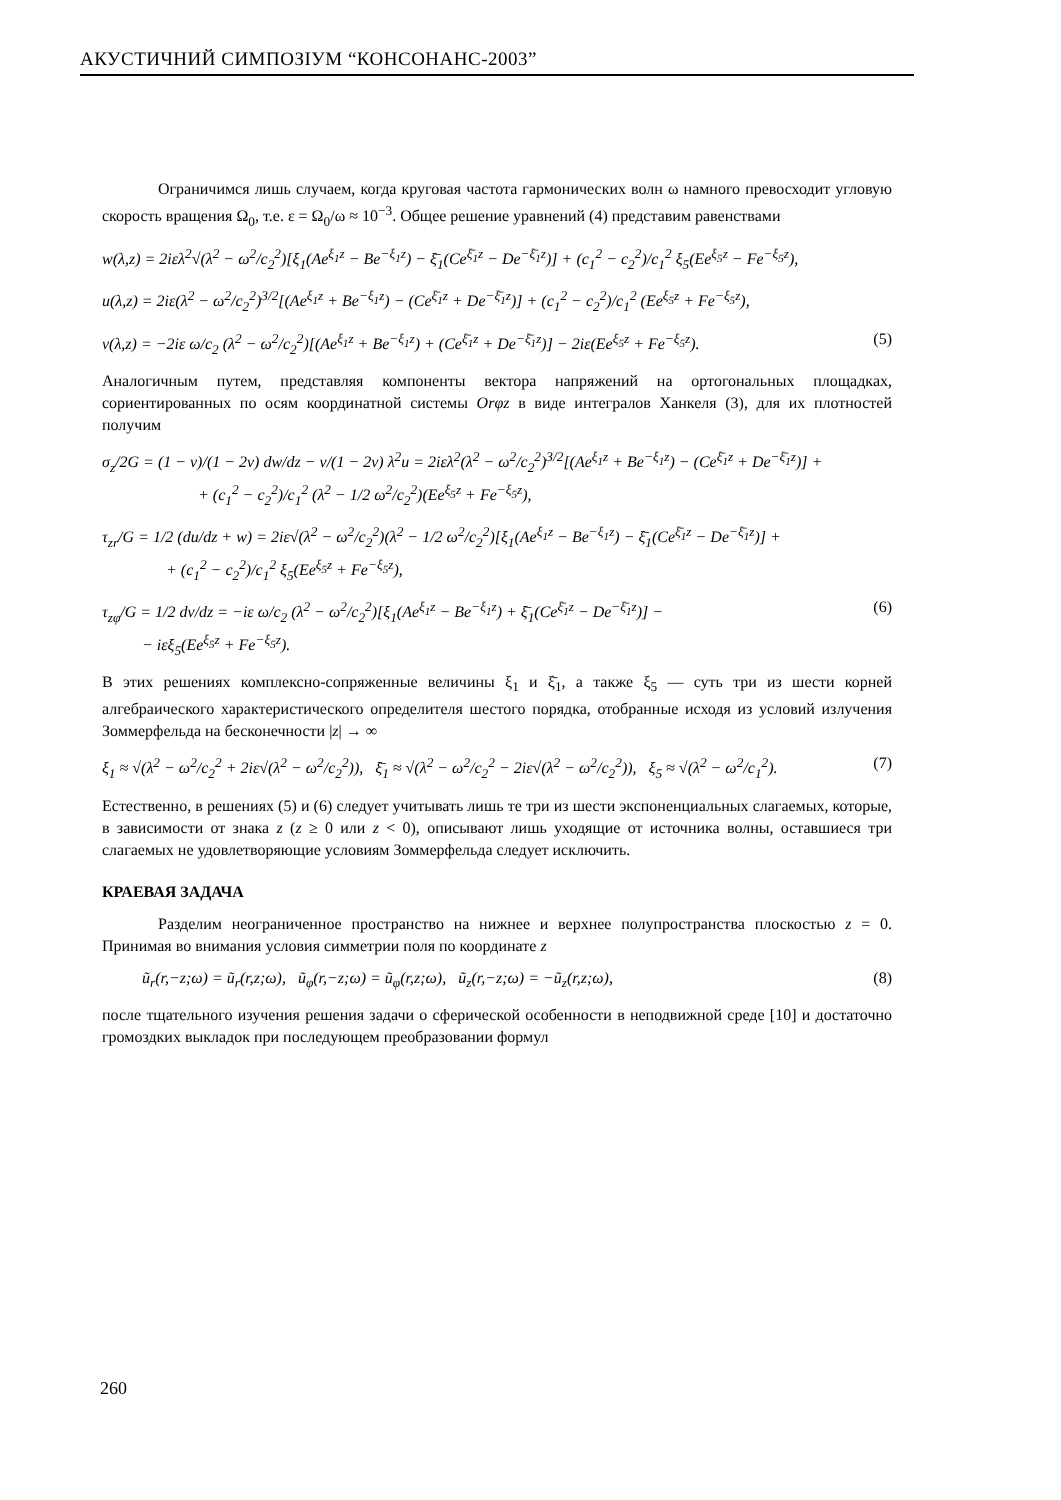АКУСТИЧНИЙ СИМПОЗІУМ “КОНСОНАНС-2003”
Ограничимся лишь случаем, когда круговая частота гармонических волн ω намного превосходит угловую скорость вращения Ω<sub>0</sub>, т.е. ε = Ω<sub>0</sub>/ω ≈ 10<sup>−3</sup>. Общее решение уравнений (4) представим равенствами
w(λ,z) = 2iελ<sup>2</sup>√(λ<sup>2</sup> − ω<sup>2</sup>/c<sub>2</sub><sup>2</sup>)[ξ<sub>1</sub>(Ae<sup>ξ<sub>1</sub>z</sup> − Be<sup>−ξ<sub>1</sub>z</sup>) − ξ̄<sub>1</sub>(Ce<sup>ξ̄<sub>1</sub>z</sup> − De<sup>−ξ̄<sub>1</sub>z</sup>)] + (c<sub>1</sub><sup>2</sup> − c<sub>2</sub><sup>2</sup>)/c<sub>1</sub><sup>2</sup> ξ<sub>5</sub>(Ee<sup>ξ<sub>5</sub>z</sup> − Fe<sup>−ξ<sub>5</sub>z</sup>),
u(λ,z) = 2iε(λ<sup>2</sup> − ω<sup>2</sup>/c<sub>2</sub><sup>2</sup>)<sup>3/2</sup>[(Ae<sup>ξ<sub>1</sub>z</sup> + Be<sup>−ξ<sub>1</sub>z</sup>) − (Ce<sup>ξ̄<sub>1</sub>z</sup> + De<sup>−ξ̄<sub>1</sub>z</sup>)] + (c<sub>1</sub><sup>2</sup> − c<sub>2</sub><sup>2</sup>)/c<sub>1</sub><sup>2</sup> (Ee<sup>ξ<sub>5</sub>z</sup> + Fe<sup>−ξ<sub>5</sub>z</sup>),
v(λ,z) = −2iε ω/c<sub>2</sub> (λ<sup>2</sup> − ω<sup>2</sup>/c<sub>2</sub><sup>2</sup>)[(Ae<sup>ξ<sub>1</sub>z</sup> + Be<sup>−ξ<sub>1</sub>z</sup>) + (Ce<sup>ξ̄<sub>1</sub>z</sup> + De<sup>−ξ̄<sub>1</sub>z</sup>)] − 2iε(Ee<sup>ξ<sub>5</sub>z</sup> + Fe<sup>−ξ<sub>5</sub>z</sup>). (5)
Аналогичным путем, представляя компоненты вектора напряжений на ортогональных площадках, сориентированных по осям координатной системы Orφz в виде интегралов Ханкеля (3), для их плотностей получим
σ<sub>z</sub>/2G = (1 − ν)/(1 − 2ν) dw/dz − ν/(1 − 2ν) λ<sup>2</sup>u = 2iελ<sup>2</sup>(λ<sup>2</sup> − ω<sup>2</sup>/c<sub>2</sub><sup>2</sup>)<sup>3/2</sup>[(Ae<sup>ξ<sub>1</sub>z</sup> + Be<sup>−ξ<sub>1</sub>z</sup>) − (Ce<sup>ξ̄<sub>1</sub>z</sup> + De<sup>−ξ̄<sub>1</sub>z</sup>)] +
+ (c<sub>1</sub><sup>2</sup> − c<sub>2</sub><sup>2</sup>)/c<sub>1</sub><sup>2</sup> (λ<sup>2</sup> − 1/2 ω<sup>2</sup>/c<sub>2</sub><sup>2</sup>)(Ee<sup>ξ<sub>5</sub>z</sup> + Fe<sup>−ξ<sub>5</sub>z</sup>),
τ<sub>zr</sub>/G = 1/2 (du/dz + w) = 2iε√(λ<sup>2</sup> − ω<sup>2</sup>/c<sub>2</sub><sup>2</sup>)(λ<sup>2</sup> − 1/2 ω<sup>2</sup>/c<sub>2</sub><sup>2</sup>)[ξ<sub>1</sub>(Ae<sup>ξ<sub>1</sub>z</sup> − Be<sup>−ξ<sub>1</sub>z</sup>) − ξ̄<sub>1</sub>(Ce<sup>ξ̄<sub>1</sub>z</sup> − De<sup>−ξ̄<sub>1</sub>z</sup>)] +
+ (c<sub>1</sub><sup>2</sup> − c<sub>2</sub><sup>2</sup>)/c<sub>1</sub><sup>2</sup> ξ<sub>5</sub>(Ee<sup>ξ<sub>5</sub>z</sup> + Fe<sup>−ξ<sub>5</sub>z</sup>),
τ<sub>zφ</sub>/G = 1/2 dv/dz = −iε ω/c<sub>2</sub> (λ<sup>2</sup> − ω<sup>2</sup>/c<sub>2</sub><sup>2</sup>)[ξ<sub>1</sub>(Ae<sup>ξ<sub>1</sub>z</sup> − Be<sup>−ξ<sub>1</sub>z</sup>) + ξ̄<sub>1</sub>(Ce<sup>ξ̄<sub>1</sub>z</sup> − De<sup>−ξ̄<sub>1</sub>z</sup>)] −
− iεξ<sub>5</sub>(Ee<sup>ξ<sub>5</sub>z</sup> + Fe<sup>−ξ<sub>5</sub>z</sup>). (6)
В этих решениях комплексно-сопряженные величины ξ<sub>1</sub> и ξ̄<sub>1</sub>, а также ξ<sub>5</sub> — суть три из шести корней алгебраического характеристического определителя шестого порядка, отобранные исходя из условий излучения Зоммерфельда на бесконечности |z| → ∞
ξ<sub>1</sub> ≈ √(λ<sup>2</sup> − ω<sup>2</sup>/c<sub>2</sub><sup>2</sup> + 2iε√(λ<sup>2</sup> − ω<sup>2</sup>/c<sub>2</sub><sup>2</sup>)), ξ̄<sub>1</sub> ≈ √(λ<sup>2</sup> − ω<sup>2</sup>/c<sub>2</sub><sup>2</sup> − 2iε√(λ<sup>2</sup> − ω<sup>2</sup>/c<sub>2</sub><sup>2</sup>)), ξ<sub>5</sub> ≈ √(λ<sup>2</sup> − ω<sup>2</sup>/c<sub>1</sub><sup>2</sup>). (7)
Естественно, в решениях (5) и (6) следует учитывать лишь те три из шести экспоненциальных слагаемых, которые, в зависимости от знака z (z ≥ 0 или z < 0), описывают лишь уходящие от источника волны, оставшиеся три слагаемых не удовлетворяющие условиям Зоммерфельда следует исключить.
КРАЕВАЯ ЗАДАЧА
Разделим неограниченное пространство на нижнее и верхнее полупространства плоскостью z = 0. Принимая во внимания условия симметрии поля по координате z
ũ<sub>r</sub>(r,−z;ω) = ũ<sub>r</sub>(r,z;ω), ũ<sub>φ</sub>(r,−z;ω) = ũ<sub>φ</sub>(r,z;ω), ũ<sub>z</sub>(r,−z;ω) = −ũ<sub>z</sub>(r,z;ω), (8)
после тщательного изучения решения задачи о сферической особенности в неподвижной среде [10] и достаточно громоздких выкладок при последующем преобразовании формул
260